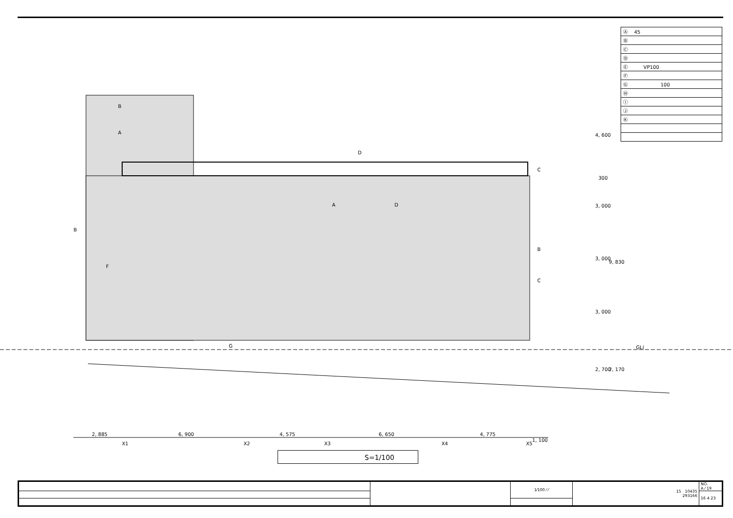| Ⓐ 45 |
| Ⓑ |
| Ⓒ |
| Ⓓ |
| Ⓔ VP100 |
| Ⓕ |
| Ⓖ 100 |
| Ⓗ |
| Ⓘ |
| Ⓙ |
| Ⓚ |
2, 885
6, 900
4, 575
6, 650
4, 775
1, 100
X1
X2
X3
X4
X5
4, 600
300
3, 000
3, 000
9, 830
3, 000
2, 700
2, 170
GL(
B
A
D
C
A
D
B
B
F
C
G
S=1/100
| | | 1⁄100 ⁄ ⁄ | 15 10435 293166 | NO. A ⁄ 19 |
| | | | | 16 4 23 |